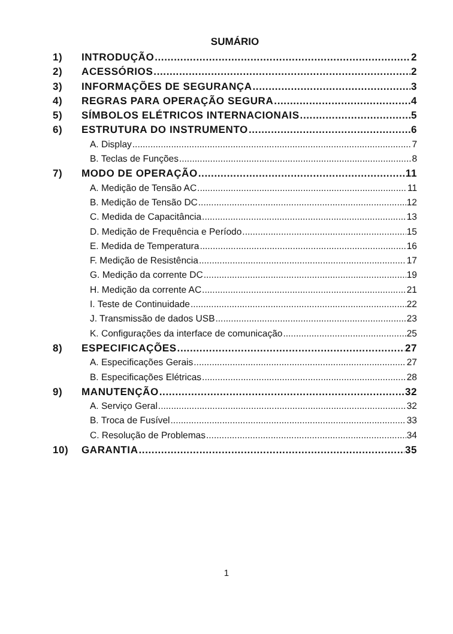SUMÁRIO
1) INTRODUÇÃO 2
2) ACESSÓRIOS 2
3) INFORMAÇÕES DE SEGURANÇA 3
4) REGRAS PARA OPERAÇÃO SEGURA 4
5) SÍMBOLOS ELÉTRICOS INTERNACIONAIS 5
6) ESTRUTURA DO INSTRUMENTO 6
A. Display 7
B. Teclas de Funções 8
7) MODO DE OPERAÇÃO 11
A. Medição de Tensão AC 11
B. Medição de Tensão DC 12
C. Medida de Capacitância 13
D. Medição de Frequência e Período 15
E. Medida de Temperatura 16
F. Medição de Resistência 17
G. Medição da corrente DC 19
H. Medição da corrente AC 21
I. Teste de Continuidade 22
J. Transmissão de dados USB 23
K. Configurações da interface de comunicação 25
8) ESPECIFICAÇÕES 27
A. Especificações Gerais 27
B. Especificações Elétricas 28
9) MANUTENÇÃO 32
A. Serviço Geral 32
B. Troca de Fusível 33
C. Resolução de Problemas 34
10) GARANTIA 35
1